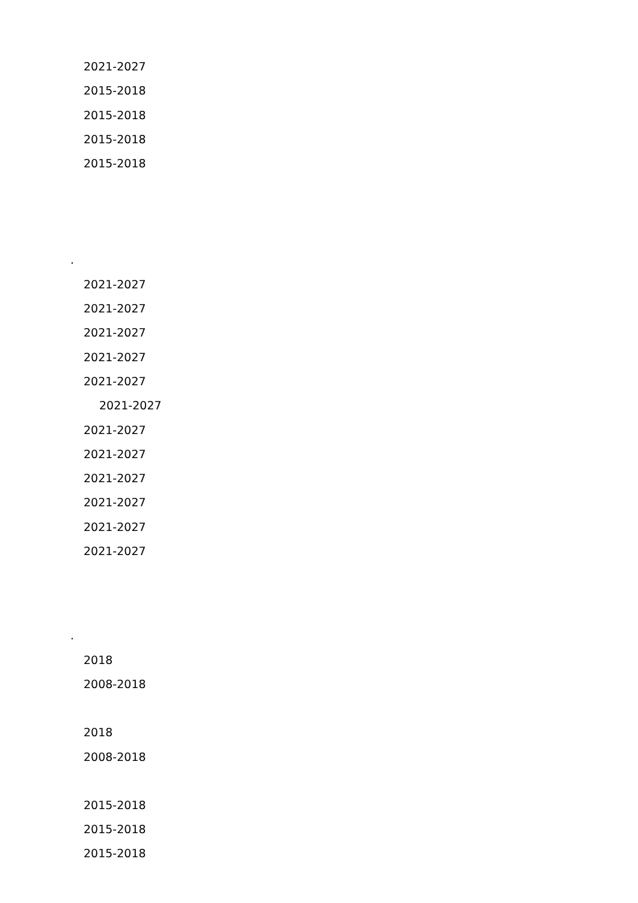2021-2027
2015-2018
2015-2018
2015-2018
2015-2018
.
2021-2027
2021-2027
2021-2027
2021-2027
2021-2027
2021-2027
2021-2027
2021-2027
2021-2027
2021-2027
2021-2027
2021-2027
.
2018
2008-2018
2018
2008-2018
2015-2018
2015-2018
2015-2018